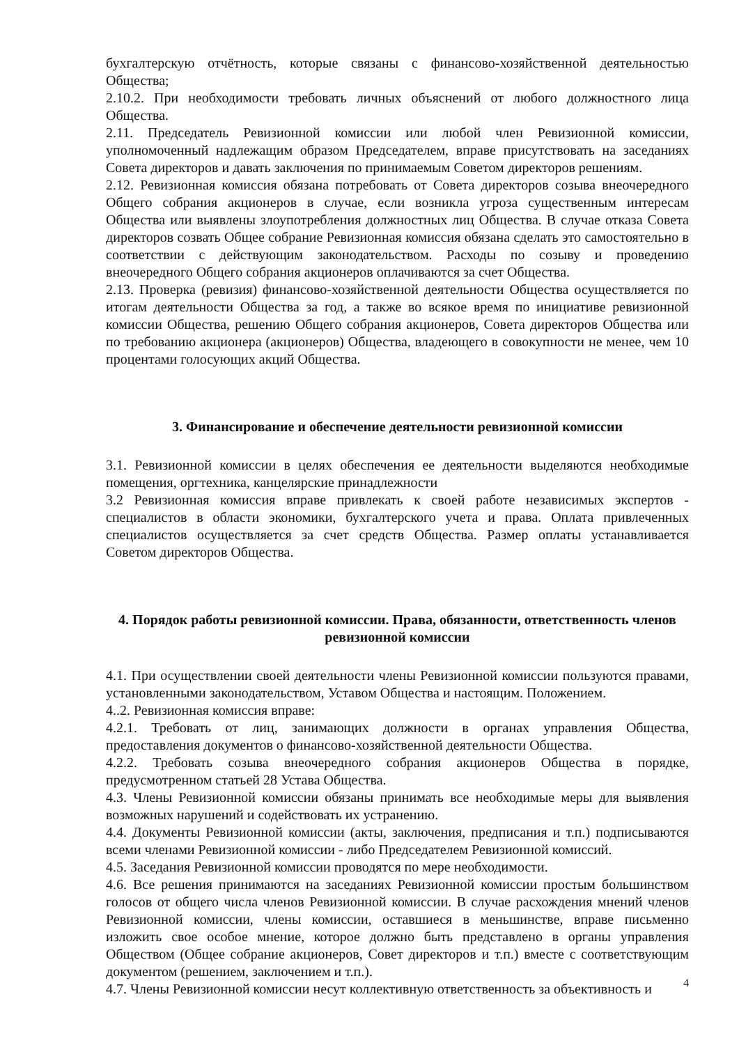бухгалтерскую отчётность, которые связаны с финансово-хозяйственной деятельностью Общества;
2.10.2. При необходимости требовать личных объяснений от любого должностного лица Общества.
2.11. Председатель Ревизионной комиссии или любой член Ревизионной комиссии, уполномоченный надлежащим образом Председателем, вправе присутствовать на заседаниях Совета директоров и давать заключения по принимаемым Советом директоров решениям.
2.12. Ревизионная комиссия обязана потребовать от Совета директоров созыва внеочередного Общего собрания акционеров в случае, если возникла угроза существенным интересам Общества или выявлены злоупотребления должностных лиц Общества. В случае отказа Совета директоров созвать Общее собрание Ревизионная комиссия обязана сделать это самостоятельно в соответствии с действующим законодательством. Расходы по созыву и проведению внеочередного Общего собрания акционеров оплачиваются за счет Общества.
2.13. Проверка (ревизия) финансово-хозяйственной деятельности Общества осуществляется по итогам деятельности Общества за год, а также во всякое время по инициативе ревизионной комиссии Общества, решению Общего собрания акционеров, Совета директоров Общества или по требованию акционера (акционеров) Общества, владеющего в совокупности не менее, чем 10 процентами голосующих акций Общества.
3. Финансирование и обеспечение деятельности ревизионной комиссии
3.1. Ревизионной комиссии в целях обеспечения ее деятельности выделяются необходимые помещения, оргтехника, канцелярские принадлежности
3.2 Ревизионная комиссия вправе привлекать к своей работе независимых экспертов - специалистов в области экономики, бухгалтерского учета и права. Оплата привлеченных специалистов осуществляется за счет средств Общества. Размер оплаты устанавливается Советом директоров Общества.
4. Порядок работы ревизионной комиссии. Права, обязанности, ответственность членов ревизионной комиссии
4.1. При осуществлении своей деятельности члены Ревизионной комиссии пользуются правами, установленными законодательством, Уставом Общества и настоящим. Положением.
4..2. Ревизионная комиссия вправе:
4.2.1. Требовать от лиц, занимающих должности в органах управления Общества, предоставления документов о финансово-хозяйственной деятельности Общества.
4.2.2. Требовать созыва внеочередного собрания акционеров Общества в порядке, предусмотренном статьей 28 Устава Общества.
4.3. Члены Ревизионной комиссии обязаны принимать все необходимые меры для выявления возможных нарушений и содействовать их устранению.
4.4. Документы Ревизионной комиссии (акты, заключения, предписания и т.п.) подписываются всеми членами Ревизионной комиссии - либо Председателем Ревизионной комиссий.
4.5. Заседания Ревизионной комиссии проводятся по мере необходимости.
4.6. Все решения принимаются на заседаниях Ревизионной комиссии простым большинством голосов от общего числа членов Ревизионной комиссии. В случае расхождения мнений членов Ревизионной комиссии, члены комиссии, оставшиеся в меньшинстве, вправе письменно изложить свое особое мнение, которое должно быть представлено в органы управления Обществом (Общее собрание акционеров, Совет директоров и т.п.) вместе с соответствующим документом (решением, заключением и т.п.).
4.7. Члены Ревизионной комиссии несут коллективную ответственность за объективность и
4